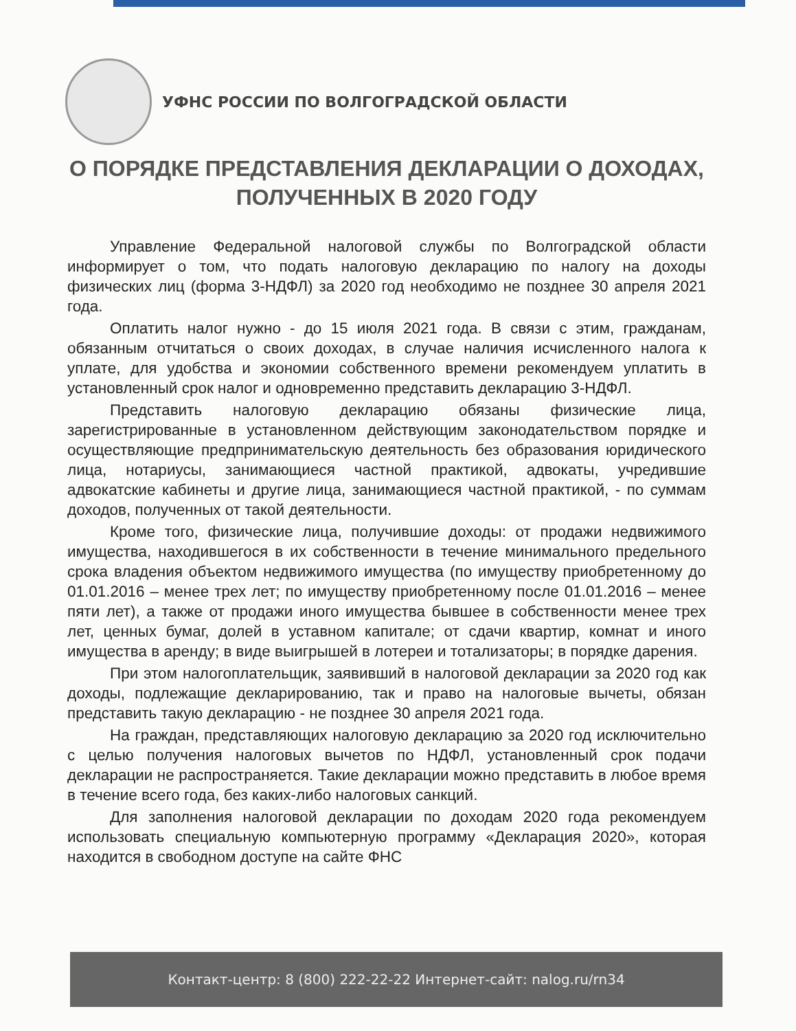УФНС РОССИИ ПО ВОЛГОГРАДСКОЙ ОБЛАСТИ
О ПОРЯДКЕ ПРЕДСТАВЛЕНИЯ ДЕКЛАРАЦИИ О ДОХОДАХ, ПОЛУЧЕННЫХ В 2020 ГОДУ
Управление Федеральной налоговой службы по Волгоградской области информирует о том, что подать налоговую декларацию по налогу на доходы физических лиц (форма 3-НДФЛ) за 2020 год необходимо не позднее 30 апреля 2021 года.
Оплатить налог нужно - до 15 июля 2021 года. В связи с этим, гражданам, обязанным отчитаться о своих доходах, в случае наличия исчисленного налога к уплате, для удобства и экономии собственного времени рекомендуем уплатить в установленный срок налог и одновременно представить декларацию 3-НДФЛ.
Представить налоговую декларацию обязаны физические лица, зарегистрированные в установленном действующим законодательством порядке и осуществляющие предпринимательскую деятельность без образования юридического лица, нотариусы, занимающиеся частной практикой, адвокаты, учредившие адвокатские кабинеты и другие лица, занимающиеся частной практикой, - по суммам доходов, полученных от такой деятельности.
Кроме того, физические лица, получившие доходы: от продажи недвижимого имущества, находившегося в их собственности в течение минимального предельного срока владения объектом недвижимого имущества (по имуществу приобретенному до 01.01.2016 – менее трех лет; по имуществу приобретенному после 01.01.2016 – менее пяти лет), а также от продажи иного имущества бывшее в собственности менее трех лет, ценных бумаг, долей в уставном капитале; от сдачи квартир, комнат и иного имущества в аренду; в виде выигрышей в лотереи и тотализаторы; в порядке дарения.
При этом налогоплательщик, заявивший в налоговой декларации за 2020 год как доходы, подлежащие декларированию, так и право на налоговые вычеты, обязан представить такую декларацию - не позднее 30 апреля 2021 года.
На граждан, представляющих налоговую декларацию за 2020 год исключительно с целью получения налоговых вычетов по НДФЛ, установленный срок подачи декларации не распространяется. Такие декларации можно представить в любое время в течение всего года, без каких-либо налоговых санкций.
Для заполнения налоговой декларации по доходам 2020 года рекомендуем использовать специальную компьютерную программу «Декларация 2020», которая находится в свободном доступе на сайте ФНС
Контакт-центр: 8 (800) 222-22-22 Интернет-сайт: nalog.ru/rn34